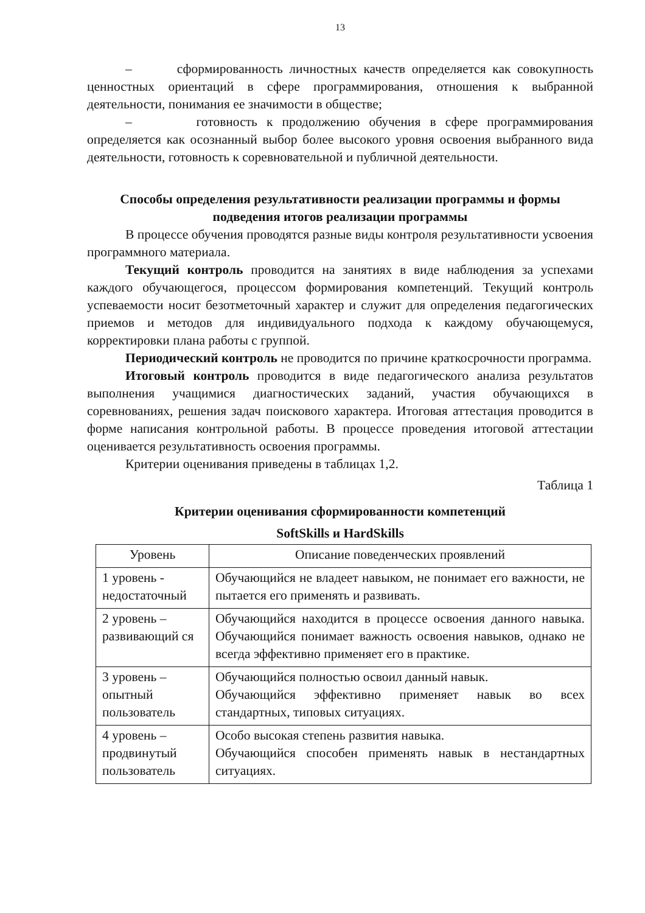13
– сформированность личностных качеств определяется как совокупность ценностных ориентаций в сфере программирования, отношения к выбранной деятельности, понимания ее значимости в обществе;
– готовность к продолжению обучения в сфере программирования определяется как осознанный выбор более высокого уровня освоения выбранного вида деятельности, готовность к соревновательной и публичной деятельности.
Способы определения результативности реализации программы и формы подведения итогов реализации программы
В процессе обучения проводятся разные виды контроля результативности усвоения программного материала.
Текущий контроль проводится на занятиях в виде наблюдения за успехами каждого обучающегося, процессом формирования компетенций. Текущий контроль успеваемости носит безотметочный характер и служит для определения педагогических приемов и методов для индивидуального подхода к каждому обучающемуся, корректировки плана работы с группой.
Периодический контроль не проводится по причине краткосрочности программа.
Итоговый контроль проводится в виде педагогического анализа результатов выполнения учащимися диагностических заданий, участия обучающихся в соревнованиях, решения задач поискового характера. Итоговая аттестация проводится в форме написания контрольной работы. В процессе проведения итоговой аттестации оценивается результативность освоения программы.
Критерии оценивания приведены в таблицах 1,2.
Таблица 1
Критерии оценивания сформированности компетенций
SoftSkills и HardSkills
| Уровень | Описание поведенческих проявлений |
| --- | --- |
| 1 уровень - недостаточный | Обучающийся не владеет навыком, не понимает его важности, не пытается его применять и развивать. |
| 2 уровень – развивающий ся | Обучающийся находится в процессе освоения данного навыка. Обучающийся понимает важность освоения навыков, однако не всегда эффективно применяет его в практике. |
| 3 уровень – опытный пользователь | Обучающийся полностью освоил данный навык. Обучающийся эффективно применяет навык во всех стандартных, типовых ситуациях. |
| 4 уровень – продвинутый пользователь | Особо высокая степень развития навыка. Обучающийся способен применять навык в нестандартных ситуациях. |